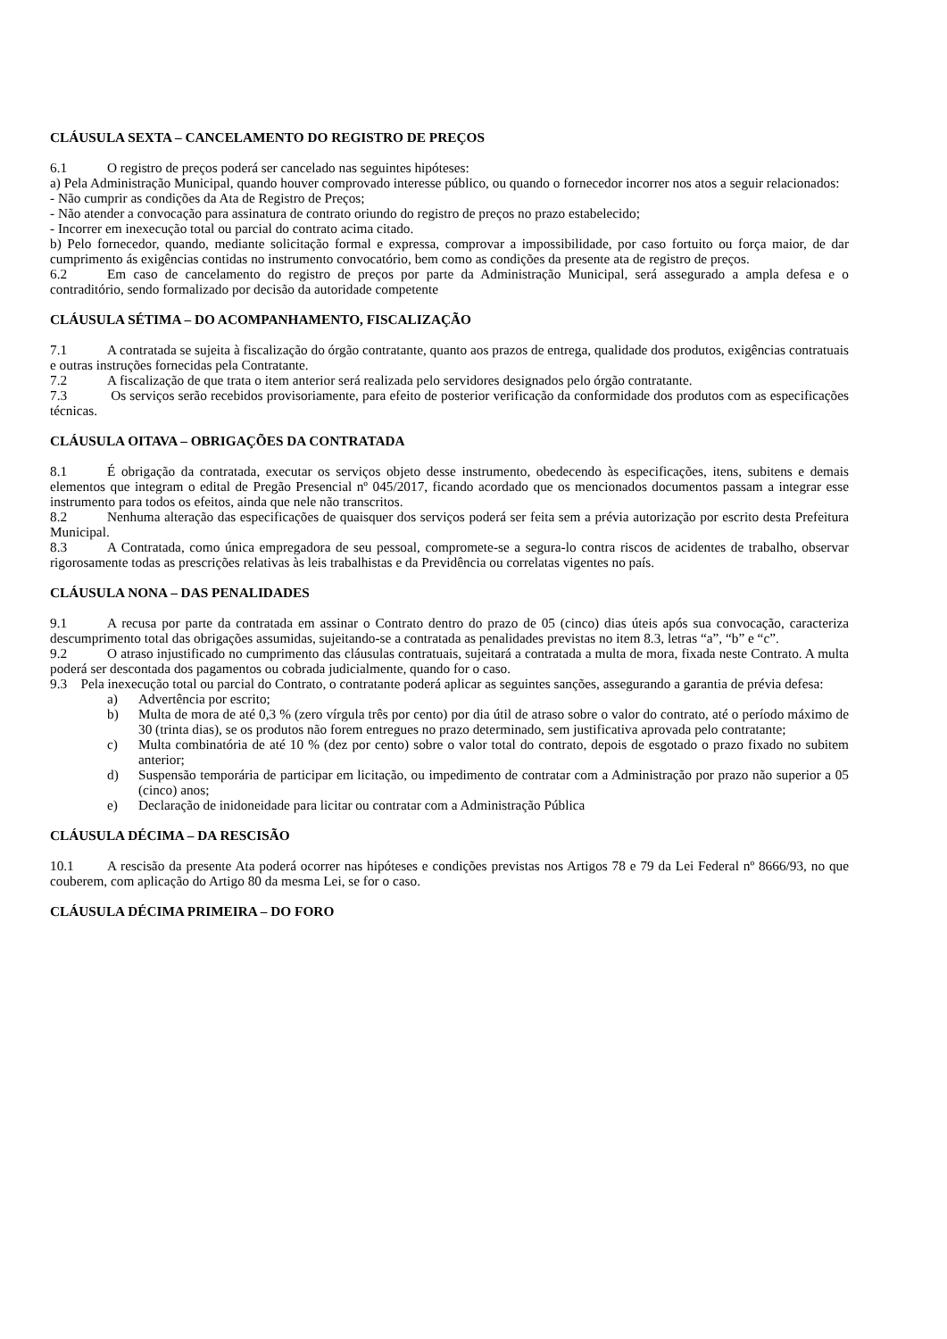CLÁUSULA SEXTA – CANCELAMENTO DO REGISTRO DE PREÇOS
6.1 O registro de preços poderá ser cancelado nas seguintes hipóteses:
a) Pela Administração Municipal, quando houver comprovado interesse público, ou quando o fornecedor incorrer nos atos a seguir relacionados:
- Não cumprir as condições da Ata de Registro de Preços;
- Não atender a convocação para assinatura de contrato oriundo do registro de preços no prazo estabelecido;
- Incorrer em inexecução total ou parcial do contrato acima citado.
b) Pelo fornecedor, quando, mediante solicitação formal e expressa, comprovar a impossibilidade, por caso fortuito ou força maior, de dar cumprimento ás exigências contidas no instrumento convocatório, bem como as condições da presente ata de registro de preços.
6.2 Em caso de cancelamento do registro de preços por parte da Administração Municipal, será assegurado a ampla defesa e o contraditório, sendo formalizado por decisão da autoridade competente
CLÁUSULA SÉTIMA – DO ACOMPANHAMENTO, FISCALIZAÇÃO
7.1 A contratada se sujeita à fiscalização do órgão contratante, quanto aos prazos de entrega, qualidade dos produtos, exigências contratuais e outras instruções fornecidas pela Contratante.
7.2 A fiscalização de que trata o item anterior será realizada pelo servidores designados pelo órgão contratante.
7.3 Os serviços serão recebidos provisoriamente, para efeito de posterior verificação da conformidade dos produtos com as especificações técnicas.
CLÁUSULA OITAVA – OBRIGAÇÕES DA CONTRATADA
8.1 É obrigação da contratada, executar os serviços objeto desse instrumento, obedecendo às especificações, itens, subitens e demais elementos que integram o edital de Pregão Presencial nº 045/2017, ficando acordado que os mencionados documentos passam a integrar esse instrumento para todos os efeitos, ainda que nele não transcritos.
8.2 Nenhuma alteração das especificações de quaisquer dos serviços poderá ser feita sem a prévia autorização por escrito desta Prefeitura Municipal.
8.3 A Contratada, como única empregadora de seu pessoal, compromete-se a segura-lo contra riscos de acidentes de trabalho, observar rigorosamente todas as prescrições relativas às leis trabalhistas e da Previdência ou correlatas vigentes no país.
CLÁUSULA NONA – DAS PENALIDADES
9.1 A recusa por parte da contratada em assinar o Contrato dentro do prazo de 05 (cinco) dias úteis após sua convocação, caracteriza descumprimento total das obrigações assumidas, sujeitando-se a contratada as penalidades previstas no item 8.3, letras “a”, “b” e “c”.
9.2 O atraso injustificado no cumprimento das cláusulas contratuais, sujeitará a contratada a multa de mora, fixada neste Contrato. A multa poderá ser descontada dos pagamentos ou cobrada judicialmente, quando for o caso.
9.3 Pela inexecução total ou parcial do Contrato, o contratante poderá aplicar as seguintes sanções, assegurando a garantia de prévia defesa:
a) Advertência por escrito;
b) Multa de mora de até 0,3 % (zero vírgula três por cento) por dia útil de atraso sobre o valor do contrato, até o período máximo de 30 (trinta dias), se os produtos não forem entregues no prazo determinado, sem justificativa aprovada pelo contratante;
c) Multa combinatória de até 10 % (dez por cento) sobre o valor total do contrato, depois de esgotado o prazo fixado no subitem anterior;
d) Suspensão temporária de participar em licitação, ou impedimento de contratar com a Administração por prazo não superior a 05 (cinco) anos;
e) Declaração de inidoneidade para licitar ou contratar com a Administração Pública
CLÁUSULA DÉCIMA – DA RESCISÃO
10.1 A rescisão da presente Ata poderá ocorrer nas hipóteses e condições previstas nos Artigos 78 e 79 da Lei Federal nº 8666/93, no que couberem, com aplicação do Artigo 80 da mesma Lei, se for o caso.
CLÁUSULA DÉCIMA PRIMEIRA – DO FORO